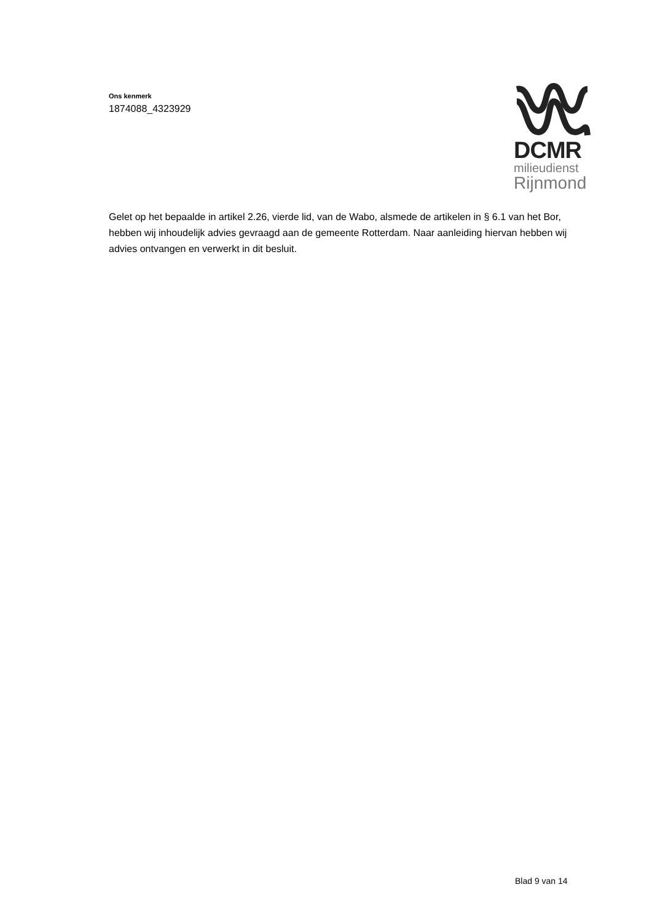Ons kenmerk
1874088_4323929
DCMR
milieudienst
Rijnmond
Gelet op het bepaalde in artikel 2.26, vierde lid, van de Wabo, alsmede de artikelen in § 6.1 van het Bor, hebben wij inhoudelijk advies gevraagd aan de gemeente Rotterdam. Naar aanleiding hiervan hebben wij advies ontvangen en verwerkt in dit besluit.
Blad 9 van 14